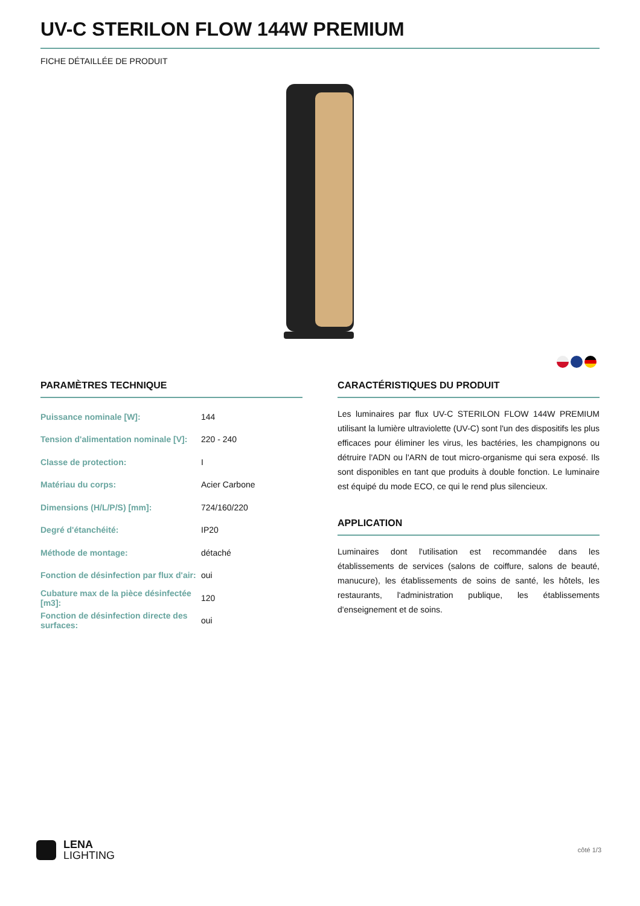UV-C STERILON FLOW 144W PREMIUM
FICHE DÉTAILLÉE DE PRODUIT
PARAMÈTRES TECHNIQUE
| Puissance nominale [W]: | 144 |
| Tension d'alimentation nominale [V]: | 220 - 240 |
| Classe de protection: | I |
| Matériau du corps: | Acier Carbone |
| Dimensions (H/L/P/S) [mm]: | 724/160/220 |
| Degré d'étanchéité: | IP20 |
| Méthode de montage: | détaché |
| Fonction de désinfection par flux d'air: | oui |
| Cubature max de la pièce désinfectée [m3]: | 120 |
| Fonction de désinfection directe des surfaces: | oui |
CARACTÉRISTIQUES DU PRODUIT
Les luminaires par flux UV-C STERILON FLOW 144W PREMIUM utilisant la lumière ultraviolette (UV-C) sont l'un des dispositifs les plus efficaces pour éliminer les virus, les bactéries, les champignons ou détruire l'ADN ou l'ARN de tout micro-organisme qui sera exposé. Ils sont disponibles en tant que produits à double fonction. Le luminaire est équipé du mode ECO, ce qui le rend plus silencieux.
APPLICATION
Luminaires dont l'utilisation est recommandée dans les établissements de services (salons de coiffure, salons de beauté, manucure), les établissements de soins de santé, les hôtels, les restaurants, l'administration publique, les établissements d'enseignement et de soins.
LENA
LIGHTING
côté 1/3